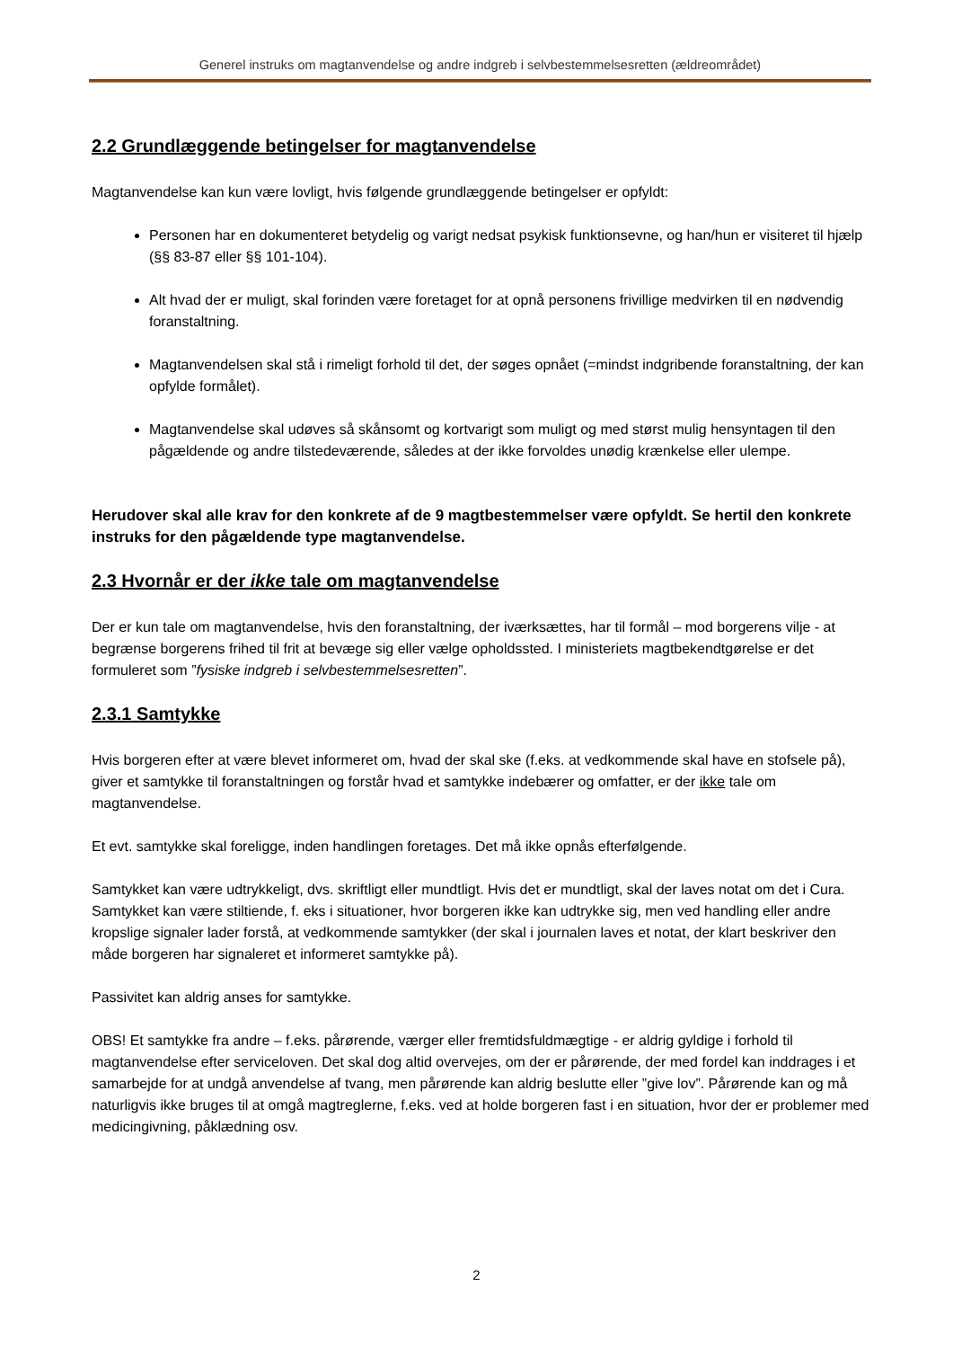Generel instruks om magtanvendelse og andre indgreb i selvbestemmelsesretten (ældreområdet)
2.2 Grundlæggende betingelser for magtanvendelse
Magtanvendelse kan kun være lovligt, hvis følgende grundlæggende betingelser er opfyldt:
Personen har en dokumenteret betydelig og varigt nedsat psykisk funktionsevne, og han/hun er visiteret til hjælp (§§ 83-87 eller §§ 101-104).
Alt hvad der er muligt, skal forinden være foretaget for at opnå personens frivillige medvirken til en nødvendig foranstaltning.
Magtanvendelsen skal stå i rimeligt forhold til det, der søges opnået (=mindst indgribende foranstaltning, der kan opfylde formålet).
Magtanvendelse skal udøves så skånsomt og kortvarigt som muligt og med størst mulig hensyntagen til den pågældende og andre tilstedeværende, således at der ikke forvoldes unødig krænkelse eller ulempe.
Herudover skal alle krav for den konkrete af de 9 magtbestemmelser være opfyldt. Se hertil den konkrete instruks for den pågældende type magtanvendelse.
2.3 Hvornår er der ikke tale om magtanvendelse
Der er kun tale om magtanvendelse, hvis den foranstaltning, der iværksættes, har til formål – mod borgerens vilje - at begrænse borgerens frihed til frit at bevæge sig eller vælge opholdssted. I ministeriets magtbekendtgørelse er det formuleret som ”fysiske indgreb i selvbestemmelsesretten”.
2.3.1 Samtykke
Hvis borgeren efter at være blevet informeret om, hvad der skal ske (f.eks. at vedkommende skal have en stofsele på), giver et samtykke til foranstaltningen og forstår hvad et samtykke indebærer og omfatter, er der ikke tale om magtanvendelse.
Et evt. samtykke skal foreligge, inden handlingen foretages. Det må ikke opnås efterfølgende.
Samtykket kan være udtrykkeligt, dvs. skriftligt eller mundtligt. Hvis det er mundtligt, skal der laves notat om det i Cura. Samtykket kan være stiltiende, f. eks i situationer, hvor borgeren ikke kan udtrykke sig, men ved handling eller andre kropslige signaler lader forstå, at vedkommende samtykker (der skal i journalen laves et notat, der klart beskriver den måde borgeren har signaleret et informeret samtykke på).
Passivitet kan aldrig anses for samtykke.
OBS! Et samtykke fra andre – f.eks. pårørende, værger eller fremtidsfuldmægtige - er aldrig gyldige i forhold til magtanvendelse efter serviceloven. Det skal dog altid overvejes, om der er pårørende, der med fordel kan inddrages i et samarbejde for at undgå anvendelse af tvang, men pårørende kan aldrig beslutte eller ”give lov”. Pårørende kan og må naturligvis ikke bruges til at omgå magtreglerne, f.eks. ved at holde borgeren fast i en situation, hvor der er problemer med medicingivning, påklædning osv.
2